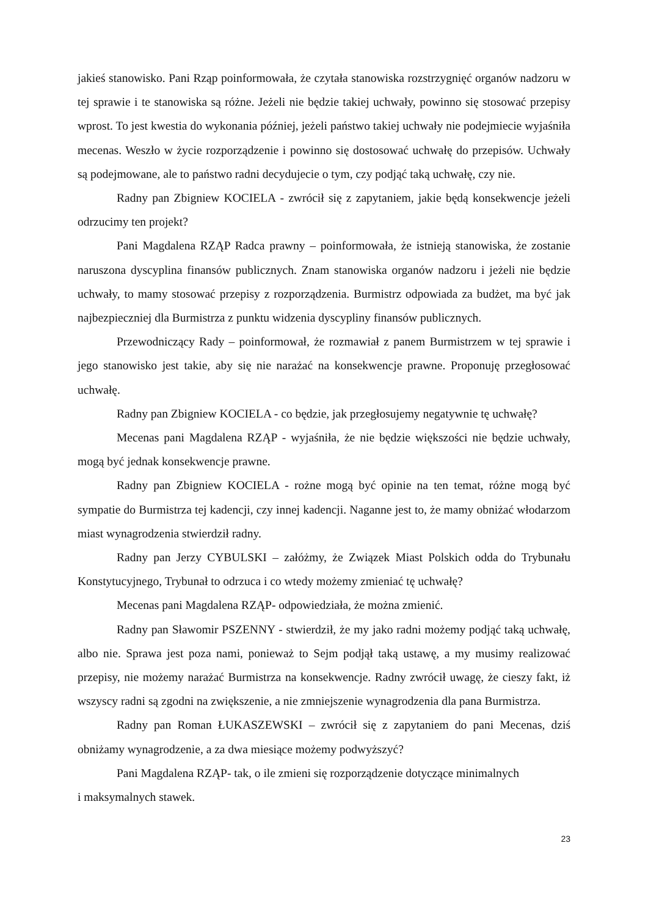jakieś stanowisko. Pani Rząp poinformowała, że czytała stanowiska rozstrzygnięć organów nadzoru w tej sprawie i te stanowiska są różne. Jeżeli nie będzie takiej uchwały, powinno się stosować przepisy wprost. To jest kwestia do wykonania później, jeżeli państwo takiej uchwały nie podejmiecie wyjaśniła mecenas. Weszło w życie rozporządzenie i powinno się dostosować uchwałę do przepisów. Uchwały są podejmowane, ale to państwo radni decydujecie o tym, czy podjąć taką uchwałę, czy nie.
Radny pan Zbigniew KOCIELA - zwrócił się z zapytaniem, jakie będą konsekwencje jeżeli odrzucimy ten projekt?
Pani Magdalena RZĄP Radca prawny – poinformowała, że istnieją stanowiska, że zostanie naruszona dyscyplina finansów publicznych. Znam stanowiska organów nadzoru i jeżeli nie będzie uchwały, to mamy stosować przepisy z rozporządzenia. Burmistrz odpowiada za budżet, ma być jak najbezpieczniej dla Burmistrza z punktu widzenia dyscypliny finansów publicznych.
Przewodniczący Rady – poinformował, że rozmawiał z panem Burmistrzem w tej sprawie i jego stanowisko jest takie, aby się nie narażać na konsekwencje prawne. Proponuję przegłosować uchwałę.
Radny pan Zbigniew KOCIELA - co będzie, jak przegłosujemy negatywnie tę uchwałę?
Mecenas pani Magdalena RZĄP - wyjaśniła, że nie będzie większości nie będzie uchwały, mogą być jednak konsekwencje prawne.
Radny pan Zbigniew KOCIELA - rożne mogą być opinie na ten temat, różne mogą być sympatie do Burmistrza tej kadencji, czy innej kadencji. Naganne jest to, że mamy obniżać włodarzom miast wynagrodzenia stwierdził radny.
Radny pan Jerzy CYBULSKI – załóżmy, że Związek Miast Polskich odda do Trybunału Konstytucyjnego, Trybunał to odrzuca i co wtedy możemy zmieniać tę uchwałę?
Mecenas pani Magdalena RZĄP- odpowiedziała, że można zmienić.
Radny pan Sławomir PSZENNY - stwierdził, że my jako radni możemy podjąć taką uchwałę, albo nie. Sprawa jest poza nami, ponieważ to Sejm podjął taką ustawę, a my musimy realizować przepisy, nie możemy narażać Burmistrza na konsekwencje. Radny zwrócił uwagę, że cieszy fakt, iż wszyscy radni są zgodni na zwiększenie, a nie zmniejszenie wynagrodzenia dla pana Burmistrza.
Radny pan Roman ŁUKASZEWSKI – zwrócił się z zapytaniem do pani Mecenas, dziś obniżamy wynagrodzenie, a za dwa miesiące możemy podwyższyć?
Pani Magdalena RZĄP- tak, o ile zmieni się rozporządzenie dotyczące minimalnych
i maksymalnych stawek.
23